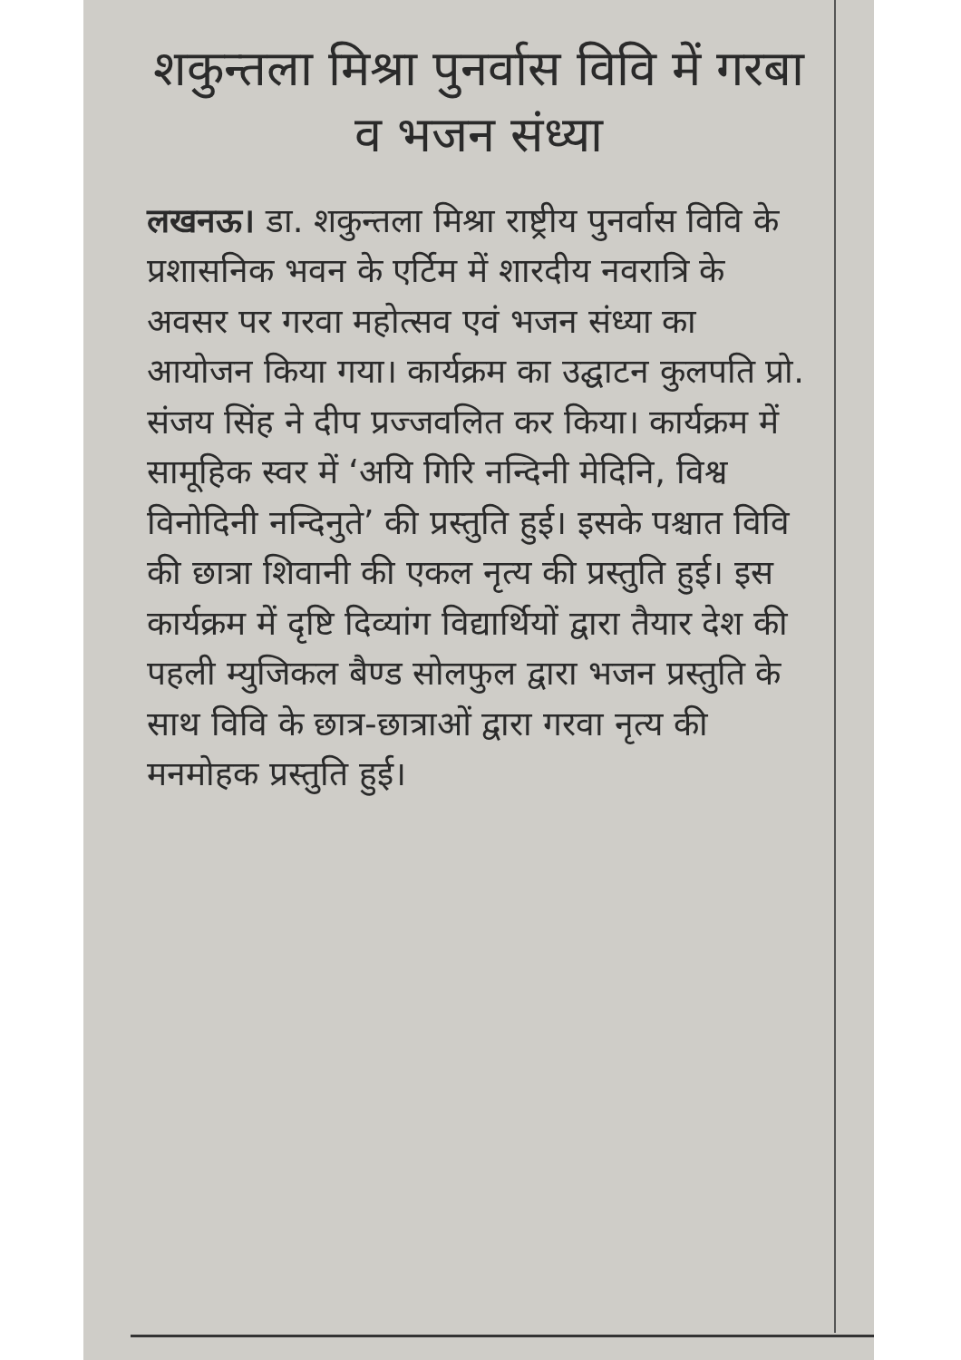शकुन्तला मिश्रा पुनर्वास विवि में गरबा व भजन संध्या
लखनऊ। डा. शकुन्तला मिश्रा राष्ट्रीय पुनर्वास विवि के प्रशासनिक भवन के एर्टिम में शारदीय नवरात्रि के अवसर पर गरवा महोत्सव एवं भजन संध्या का आयोजन किया गया। कार्यक्रम का उद्घाटन कुलपति प्रो. संजय सिंह ने दीप प्रज्जवलित कर किया। कार्यक्रम में सामूहिक स्वर में ‘अयि गिरि नन्दिनी मेदिनि, विश्व विनोदिनी नन्दिनुते’ की प्रस्तुति हुई। इसके पश्चात विवि की छात्रा शिवानी की एकल नृत्य की प्रस्तुति हुई। इस कार्यक्रम में दृष्टि दिव्यांग विद्यार्थियों द्वारा तैयार देश की पहली म्युजिकल बैण्ड सोलफुल द्वारा भजन प्रस्तुति के साथ विवि के छात्र-छात्राओं द्वारा गरवा नृत्य की मनमोहक प्रस्तुति हुई।